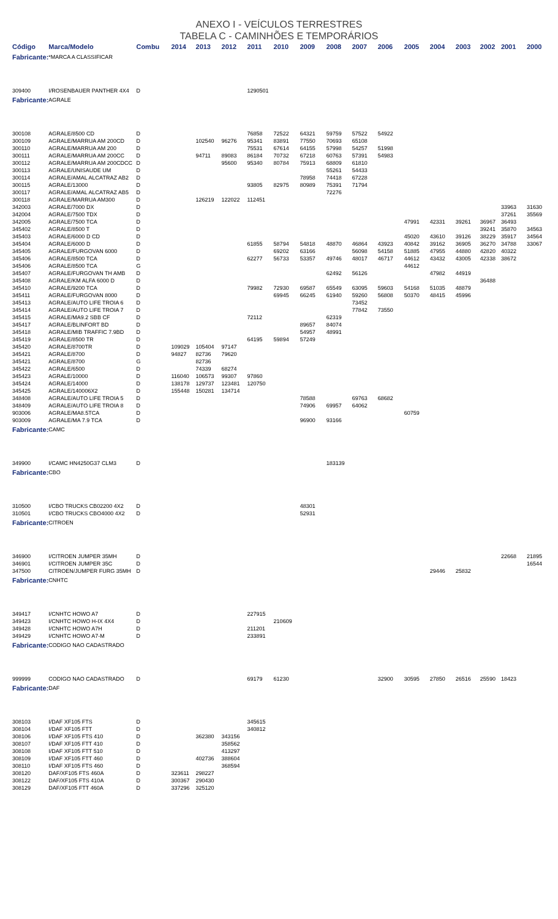ANEXO I - VEÍCULOS TERRESTRES
TABELA C - CAMINHÕES E TEMPORÁRIOS
| Código | Marca/Modelo | Combu | 2014 | 2013 | 2012 | 2011 | 2010 | 2009 | 2008 | 2007 | 2006 | 2005 | 2004 | 2003 | 2002 | 2001 | 2000 |
| --- | --- | --- | --- | --- | --- | --- | --- | --- | --- | --- | --- | --- | --- | --- | --- | --- | --- |
| Fabricante: | *MARCA A CLASSIFICAR | | | | | | | | | | | | | | | | |
| 309400 | I/ROSENBAUER PANTHER 4X4 | D | | | | 1290501 | | | | | | | | | | | |
| Fabricante: | AGRALE | | | | | | | | | | | | | | | | |
| 300108 | AGRALE/8500 CD | D | | | | 76858 | 72522 | 64321 | 59759 | 57522 | 54922 | | | | | | |
| 300109 | AGRALE/MARRUA AM 200CD | D | | 102540 | 96276 | 95341 | 83891 | 77550 | 70693 | 65108 | | | | | | | |
| 300110 | AGRALE/MARRUA AM 200 | D | | | | 75531 | 67614 | 64155 | 57998 | 54257 | 51998 | | | | | | |
| 300111 | AGRALE/MARRUA AM 200CC | D | | 94711 | 89083 | 86184 | 70732 | 67218 | 60763 | 57391 | 54983 | | | | | | |
| 300112 | AGRALE/MARRUA AM 200CDCC | D | | | 95600 | 95340 | 80784 | 75913 | 68809 | 61810 | | | | | | | |
| 300113 | AGRALE/UNISAUDE UM | D | | | | | | | 55261 | 54433 | | | | | | | |
| 300114 | AGRALE/AMAL ALCATRAZ AB2 | D | | | | | | 78958 | 74418 | 67228 | | | | | | | |
| 300115 | AGRALE/13000 | D | | | | 93805 | 82975 | 80989 | 75391 | 71794 | | | | | | | |
| 300117 | AGRALE/AMAL ALCATRAZ AB5 | D | | | | | | | 72276 | | | | | | | | |
| 300118 | AGRALE/MARRUA AM300 | D | | 126219 | 122022 | 112451 | | | | | | | | | | | |
| 342003 | AGRALE/7000 DX | D | | | | | | | | | | | | | | 33963 | 31630 |
| 342004 | AGRALE/7500 TDX | D | | | | | | | | | | | | | | 37261 | 35569 |
| 342005 | AGRALE/7500 TCA | D | | | | | | | | | | 47991 | 42331 | 39261 | 36967 | 36493 | |
| 345402 | AGRALE/8500 T | D | | | | | | | | | | | | | 39241 | 35870 | 34563 |
| 345403 | AGRALE/6000 D CD | D | | | | | | | | | | 45020 | 43610 | 39126 | 38229 | 35917 | 34564 |
| 345404 | AGRALE/6000 D | D | | | | 61855 | 58794 | 54818 | 48870 | 46864 | 43923 | 40842 | 39162 | 36905 | 36270 | 34788 | 33067 |
| 345405 | AGRALE/FURGOVAN 6000 | D | | | | | 69202 | 63166 | | 56098 | 54158 | 51885 | 47955 | 44880 | 42820 | 40322 | |
| 345406 | AGRALE/8500 TCA | D | | | | 62277 | 56733 | 53357 | 49746 | 48017 | 46717 | 44612 | 43432 | 43005 | 42338 | 38672 | |
| 345406 | AGRALE/8500 TCA | G | | | | | | | | | | 44612 | | | | | |
| 345407 | AGRALE/FURGOVAN TH AMB | D | | | | | | | 62492 | 56126 | | | 47982 | 44919 | | | |
| 345408 | AGRALE/KM ALFA 6000 D | D | | | | | | | | | | | | | 36488 | | |
| 345410 | AGRALE/9200 TCA | D | | | | 79982 | 72930 | 69587 | 65549 | 63095 | 59603 | 54168 | 51035 | 48879 | | | |
| 345411 | AGRALE/FURGOVAN 8000 | D | | | | | 69945 | 66245 | 61940 | 59260 | 56808 | 50370 | 48415 | 45996 | | | |
| 345413 | AGRALE/AUTO LIFE TROIA 6 | D | | | | | | | | 73452 | | | | | | | |
| 345414 | AGRALE/AUTO LIFE TROIA 7 | D | | | | | | | | 77842 | 73550 | | | | | | |
| 345415 | AGRALE/MA9.2 SBB CF | D | | | | 72112 | | | 62319 | | | | | | | | |
| 345417 | AGRALE/BLINFORT BD | D | | | | | | 89657 | 84074 | | | | | | | | |
| 345418 | AGRALE/MIB TRAFFIC 7.9BD | D | | | | | | 54957 | 48991 | | | | | | | | |
| 345419 | AGRALE/8500 TR | D | | | | 64195 | 59894 | 57249 | | | | | | | | | |
| 345420 | AGRALE/8700TR | D | 109029 | 105404 | 97147 | | | | | | | | | | | | |
| 345421 | AGRALE/8700 | D | 94827 | 82736 | 79620 | | | | | | | | | | | | |
| 345421 | AGRALE/8700 | G | | 82736 | | | | | | | | | | | | | |
| 345422 | AGRALE/6500 | D | | 74339 | 68274 | | | | | | | | | | | | |
| 345423 | AGRALE/10000 | D | 116040 | 106573 | 99307 | 97860 | | | | | | | | | | | |
| 345424 | AGRALE/14000 | D | 138178 | 129737 | 123481 | 120750 | | | | | | | | | | | |
| 345425 | AGRALE/140006X2 | D | 155448 | 150281 | 134714 | | | | | | | | | | | | |
| 348408 | AGRALE/AUTO LIFE TROIA 5 | D | | | | | | 78588 | | 69763 | 68682 | | | | | | |
| 348409 | AGRALE/AUTO LIFE TROIA 8 | D | | | | | | 74906 | 69957 | 64062 | | | | | | | |
| 903006 | AGRALE/MA8.5TCA | D | | | | | | | | | | 60759 | | | | | |
| 903009 | AGRALE/MA 7.9 TCA | D | | | | | | 96900 | 93166 | | | | | | | | |
| Fabricante: | CAMC | | | | | | | | | | | | | | | | |
| 349900 | I/CAMC HN4250G37 CLM3 | D | | | | | | | 183139 | | | | | | | | |
| Fabricante: | CBO | | | | | | | | | | | | | | | | |
| 310500 | I/CBO TRUCKS CB02200 4X2 | D | | | | | | 48301 | | | | | | | | | |
| 310501 | I/CBO TRUCKS CBO4000 4X2 | D | | | | | | 52931 | | | | | | | | | |
| Fabricante: | CITROEN | | | | | | | | | | | | | | | | |
| 346900 | I/CITROEN JUMPER 35MH | D | | | | | | | | | | | | | | 22668 | 21895 |
| 346901 | I/CITROEN JUMPER 35C | D | | | | | | | | | | | | | | | 16544 |
| 347500 | CITROEN/JUMPER FURG 35MH | D | | | | | | | | | | | 29446 | 25832 | | | |
| Fabricante: | CNHTC | | | | | | | | | | | | | | | | |
| 349417 | I/CNHTC HOWO A7 | D | | | | 227915 | | | | | | | | | | | |
| 349423 | I/CNHTC HOWO H-IX 4X4 | D | | | | | 210609 | | | | | | | | | | |
| 349428 | I/CNHTC HOWO A7H | D | | | | 211201 | | | | | | | | | | | |
| 349429 | I/CNHTC HOWO A7-M | D | | | | 233891 | | | | | | | | | | | |
| Fabricante: | CODIGO NAO CADASTRADO | | | | | | | | | | | | | | | | |
| 999999 | CODIGO NAO CADASTRADO | D | | | | 69179 | 61230 | | | | 32900 | 30595 | 27850 | 26516 | 25590 | 18423 | |
| Fabricante: | DAF | | | | | | | | | | | | | | | | |
| 308103 | I/DAF XF105 FTS | D | | | | 345615 | | | | | | | | | | | |
| 308104 | I/DAF XF105 FTT | D | | | | 340812 | | | | | | | | | | | |
| 308106 | I/DAF XF105 FTS 410 | D | | 362380 | 343156 | | | | | | | | | | | | |
| 308107 | I/DAF XF105 FTT 410 | D | | | 358562 | | | | | | | | | | | | |
| 308108 | I/DAF XF105 FTT 510 | D | | | 413297 | | | | | | | | | | | | |
| 308109 | I/DAF XF105 FTT 460 | D | | 402736 | 388604 | | | | | | | | | | | | |
| 308110 | I/DAF XF105 FTS 460 | D | | | 368594 | | | | | | | | | | | | |
| 308120 | DAF/XF105 FTS 460A | D | 323611 | 298227 | | | | | | | | | | | | | |
| 308122 | DAF/XF105 FTS 410A | D | 300367 | 290430 | | | | | | | | | | | | | |
| 308129 | DAF/XF105 FTT 460A | D | 337296 | 325120 | | | | | | | | | | | | | |